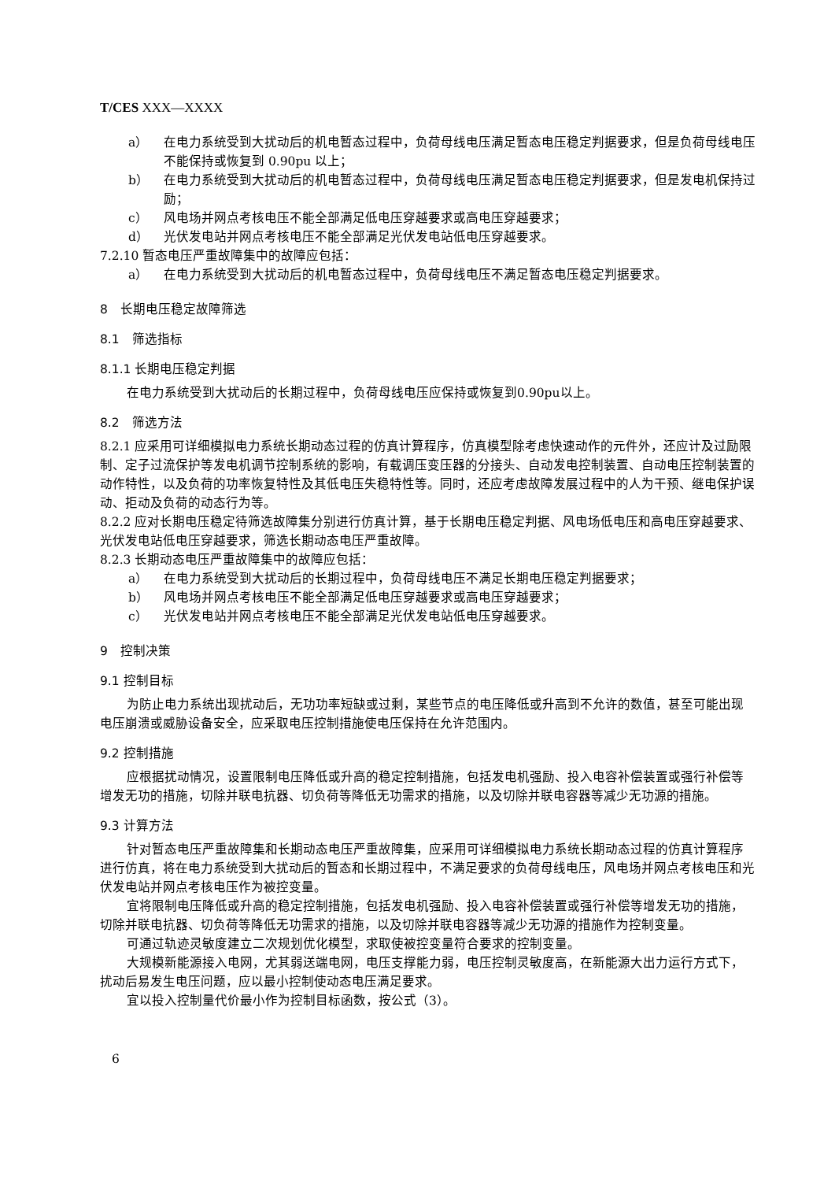T/CES XXX—XXXX
a） 在电力系统受到大扰动后的机电暂态过程中，负荷母线电压满足暂态电压稳定判据要求，但是负荷母线电压不能保持或恢复到 0.90pu 以上；
b） 在电力系统受到大扰动后的机电暂态过程中，负荷母线电压满足暂态电压稳定判据要求，但是发电机保持过励；
c） 风电场并网点考核电压不能全部满足低电压穿越要求或高电压穿越要求；
d） 光伏发电站并网点考核电压不能全部满足光伏发电站低电压穿越要求。
7.2.10 暂态电压严重故障集中的故障应包括：
a） 在电力系统受到大扰动后的机电暂态过程中，负荷母线电压不满足暂态电压稳定判据要求。
8　长期电压稳定故障筛选
8.1　筛选指标
8.1.1 长期电压稳定判据
在电力系统受到大扰动后的长期过程中，负荷母线电压应保持或恢复到0.90pu以上。
8.2　筛选方法
8.2.1 应采用可详细模拟电力系统长期动态过程的仿真计算程序，仿真模型除考虑快速动作的元件外，还应计及过励限制、定子过流保护等发电机调节控制系统的影响，有载调压变压器的分接头、自动发电控制装置、自动电压控制装置的动作特性，以及负荷的功率恢复特性及其低电压失稳特性等。同时，还应考虑故障发展过程中的人为干预、继电保护误动、拒动及负荷的动态行为等。
8.2.2 应对长期电压稳定待筛选故障集分别进行仿真计算，基于长期电压稳定判据、风电场低电压和高电压穿越要求、光伏发电站低电压穿越要求，筛选长期动态电压严重故障。
8.2.3 长期动态电压严重故障集中的故障应包括：
a） 在电力系统受到大扰动后的长期过程中，负荷母线电压不满足长期电压稳定判据要求；
b） 风电场并网点考核电压不能全部满足低电压穿越要求或高电压穿越要求；
c） 光伏发电站并网点考核电压不能全部满足光伏发电站低电压穿越要求。
9　控制决策
9.1 控制目标
为防止电力系统出现扰动后，无功功率短缺或过剩，某些节点的电压降低或升高到不允许的数值，甚至可能出现电压崩溃或威胁设备安全，应采取电压控制措施使电压保持在允许范围内。
9.2 控制措施
应根据扰动情况，设置限制电压降低或升高的稳定控制措施，包括发电机强励、投入电容补偿装置或强行补偿等增发无功的措施，切除并联电抗器、切负荷等降低无功需求的措施，以及切除并联电容器等减少无功源的措施。
9.3 计算方法
针对暂态电压严重故障集和长期动态电压严重故障集，应采用可详细模拟电力系统长期动态过程的仿真计算程序进行仿真，将在电力系统受到大扰动后的暂态和长期过程中，不满足要求的负荷母线电压，风电场并网点考核电压和光伏发电站并网点考核电压作为被控变量。
宜将限制电压降低或升高的稳定控制措施，包括发电机强励、投入电容补偿装置或强行补偿等增发无功的措施，切除并联电抗器、切负荷等降低无功需求的措施，以及切除并联电容器等减少无功源的措施作为控制变量。
可通过轨迹灵敏度建立二次规划优化模型，求取使被控变量符合要求的控制变量。
大规模新能源接入电网，尤其弱送端电网，电压支撑能力弱，电压控制灵敏度高，在新能源大出力运行方式下，扰动后易发生电压问题，应以最小控制使动态电压满足要求。
宜以投入控制量代价最小作为控制目标函数，按公式（3）。
6